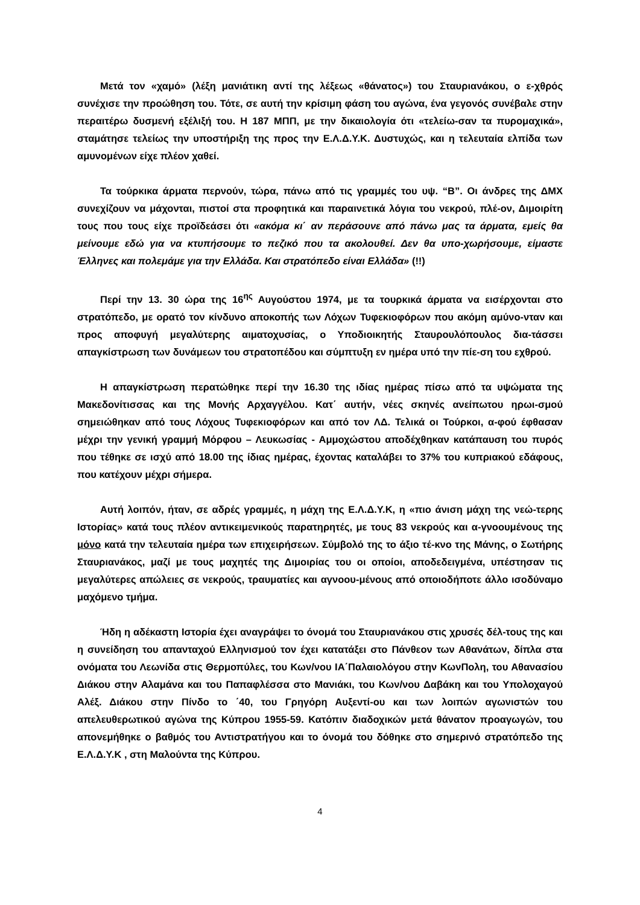Μετά τον «χαμό» (λέξη μανιάτικη αντί της λέξεως «θάνατος») του Σταυριανάκου, ο ε-χθρός συνέχισε την προώθηση του. Τότε, σε αυτή την κρίσιμη φάση του αγώνα, ένα γεγονός συνέβαλε στην περαιτέρω δυσμενή εξέλιξή του. Η 187 ΜΠΠ, με την δικαιολογία ότι «τελείω-σαν τα πυρομαχικά», σταμάτησε τελείως την υποστήριξη της προς την Ε.Λ.Δ.Υ.Κ. Δυστυχώς, και η τελευταία ελπίδα των αμυνομένων είχε πλέον χαθεί.
Τα τούρκικα άρματα περνούν, τώρα, πάνω από τις γραμμές του υψ. “Β”. Οι άνδρες της ΔΜΧ συνεχίζουν να μάχονται, πιστοί στα προφητικά και παραινετικά λόγια του νεκρού, πλέ-ον, Διμοιρίτη τους που τους είχε προϊδεάσει ότι «ακόμα κι΄ αν περάσουνε από πάνω μας τα άρματα, εμείς θα μείνουμε εδώ για να κτυπήσουμε το πεζικό που τα ακολουθεί. Δεν θα υπο-χωρήσουμε, είμαστε Έλληνες και πολεμάμε για την Ελλάδα. Και στρατόπεδο είναι Ελλάδα» (!!)
Περί την 13. 30 ώρα της 16<sup>ης</sup> Αυγούστου 1974, με τα τουρκικά άρματα να εισέρχονται στο στρατόπεδο, με ορατό τον κίνδυνο αποκοπής των Λόχων Τυφεκιοφόρων που ακόμη αμύνο-νταν και προς αποφυγή μεγαλύτερης αιματοχυσίας, ο Υποδιοικητής Σταυρουλόπουλος δια-τάσσει απαγκίστρωση των δυνάμεων του στρατοπέδου και σύμπτυξη εν ημέρα υπό την πίε-ση του εχθρού.
Η απαγκίστρωση περατώθηκε περί την 16.30 της ιδίας ημέρας πίσω από τα υψώματα της Μακεδονίτισσας και της Μονής Αρχαγγέλου. Κατ΄ αυτήν, νέες σκηνές ανείπωτου ηρωι-σμού σημειώθηκαν από τους Λόχους Τυφεκιοφόρων και από τον ΛΔ. Τελικά οι Τούρκοι, α-φού έφθασαν μέχρι την γενική γραμμή Μόρφου – Λευκωσίας - Αμμοχώστου αποδέχθηκαν κατάπαυση του πυρός που τέθηκε σε ισχύ από 18.00 της ίδιας ημέρας, έχοντας καταλάβει το 37% του κυπριακού εδάφους, που κατέχουν μέχρι σήμερα.
Αυτή λοιπόν, ήταν, σε αδρές γραμμές, η μάχη της Ε.Λ.Δ.Υ.Κ, η «πιο άνιση μάχη της νεώ-τερης Ιστορίας» κατά τους πλέον αντικειμενικούς παρατηρητές, με τους 83 νεκρούς και α-γνοουμένους της μόνο κατά την τελευταία ημέρα των επιχειρήσεων. Σύμβολό της το άξιο τέ-κνο της Μάνης, ο Σωτήρης Σταυριανάκος, μαζί με τους μαχητές της Διμοιρίας του οι οποίοι, αποδεδειγμένα, υπέστησαν τις μεγαλύτερες απώλειες σε νεκρούς, τραυματίες και αγνοου-μένους από οποιοδήποτε άλλο ισοδύναμο μαχόμενο τμήμα.
Ήδη η αδέκαστη Ιστορία έχει αναγράψει το όνομά του Σταυριανάκου στις χρυσές δέλ-τους της και η συνείδηση του απανταχού Ελληνισμού τον έχει κατατάξει στο Πάνθεον των Αθανάτων, δίπλα στα ονόματα του Λεωνίδα στις Θερμοπύλες, του Κων/νου ΙΑ΄Παλαιολόγου στην ΚωνΠολη, του Αθανασίου Διάκου στην Αλαμάνα και του Παπαφλέσσα στο Μανιάκι, του Κων/νου Δαβάκη και του Υπολοχαγού Αλέξ. Διάκου στην Πίνδο το ΄40, του Γρηγόρη Αυξεντί-ου και των λοιπών αγωνιστών του απελευθερωτικού αγώνα της Κύπρου 1955-59. Κατόπιν διαδοχικών μετά θάνατον προαγωγών, του απονεμήθηκε ο βαθμός του Αντιστρατήγου και το όνομά του δόθηκε στο σημερινό στρατόπεδο της Ε.Λ.Δ.Υ.Κ , στη Μαλούντα της Κύπρου.
4